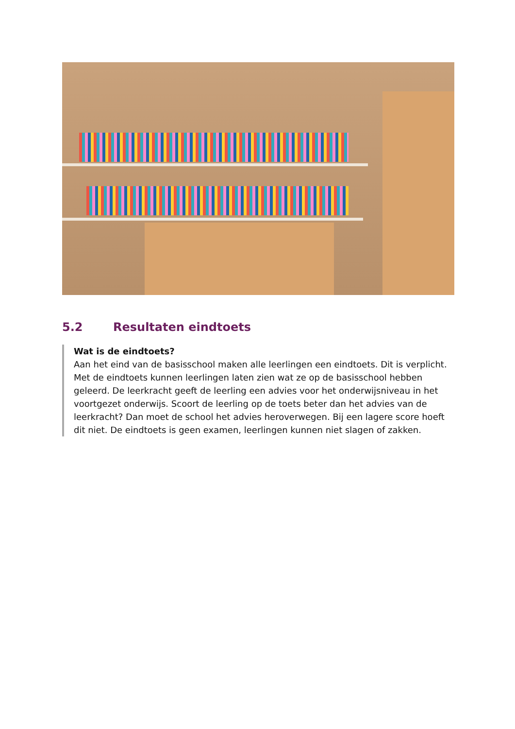5.2 Resultaten eindtoets
Wat is de eindtoets?
Aan het eind van de basisschool maken alle leerlingen een eindtoets. Dit is verplicht. Met de eindtoets kunnen leerlingen laten zien wat ze op de basisschool hebben geleerd. De leerkracht geeft de leerling een advies voor het onderwijsniveau in het voortgezet onderwijs. Scoort de leerling op de toets beter dan het advies van de leerkracht? Dan moet de school het advies heroverwegen. Bij een lagere score hoeft dit niet. De eindtoets is geen examen, leerlingen kunnen niet slagen of zakken.